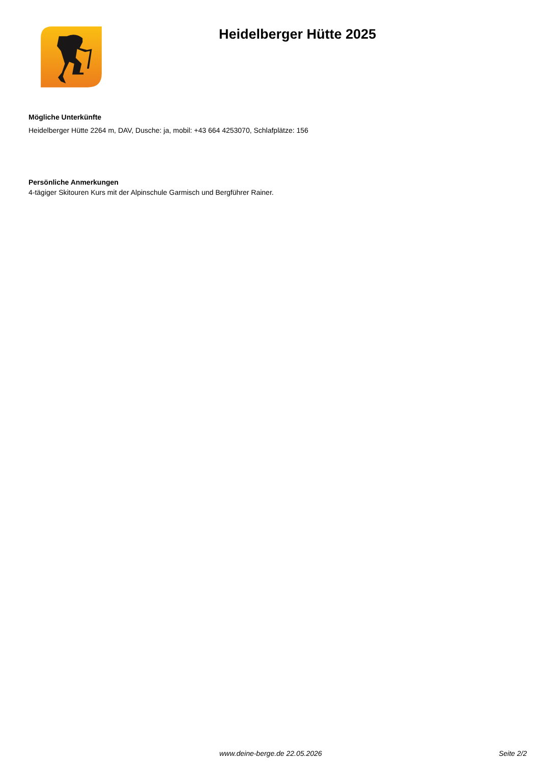Heidelberger Hütte 2025
Mögliche Unterkünfte
Heidelberger Hütte 2264 m, DAV, Dusche: ja, mobil: +43 664 4253070, Schlafplätze: 156
Persönliche Anmerkungen
4-tägiger Skitouren Kurs mit der Alpinschule Garmisch und Bergführer Rainer.
www.deine-berge.de 22.05.2026 Seite 2/2